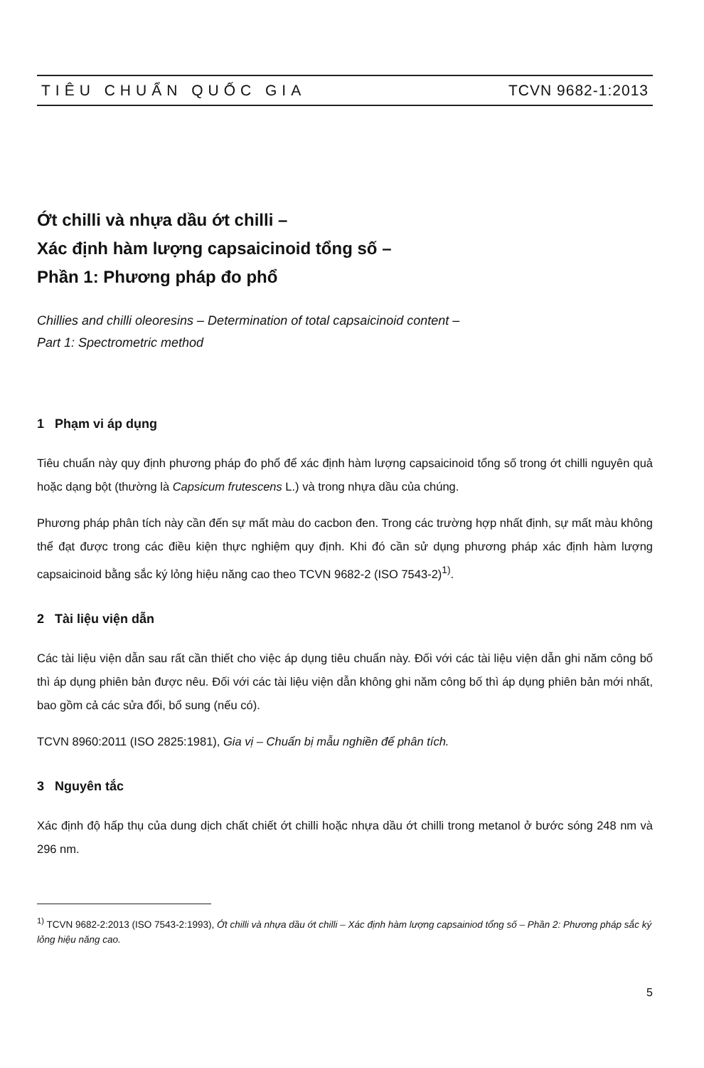TIÊU CHUẨN QUỐC GIA TCVN 9682-1:2013
Ớt chilli và nhựa dầu ớt chilli –
Xác định hàm lượng capsaicinoid tổng số –
Phần 1: Phương pháp đo phổ
Chillies and chilli oleoresins – Determination of total capsaicinoid content –
Part 1: Spectrometric method
1 Phạm vi áp dụng
Tiêu chuẩn này quy định phương pháp đo phổ để xác định hàm lượng capsaicinoid tổng số trong ớt chilli nguyên quả hoặc dạng bột (thường là Capsicum frutescens L.) và trong nhựa dầu của chúng.
Phương pháp phân tích này cần đến sự mất màu do cacbon đen. Trong các trường hợp nhất định, sự mất màu không thể đạt được trong các điều kiện thực nghiệm quy định. Khi đó cần sử dụng phương pháp xác định hàm lượng capsaicinoid bằng sắc ký lỏng hiệu năng cao theo TCVN 9682-2 (ISO 7543-2)<sup>1)</sup>.
2 Tài liệu viện dẫn
Các tài liệu viện dẫn sau rất cần thiết cho việc áp dụng tiêu chuẩn này. Đối với các tài liệu viện dẫn ghi năm công bố thì áp dụng phiên bản được nêu. Đối với các tài liệu viện dẫn không ghi năm công bố thì áp dụng phiên bản mới nhất, bao gồm cả các sửa đổi, bổ sung (nếu có).
TCVN 8960:2011 (ISO 2825:1981), Gia vị – Chuẩn bị mẫu nghiền để phân tích.
3 Nguyên tắc
Xác định độ hấp thụ của dung dịch chất chiết ớt chilli hoặc nhựa dầu ớt chilli trong metanol ở bước sóng 248 nm và 296 nm.
<sup>1)</sup> TCVN 9682-2:2013 (ISO 7543-2:1993), Ớt chilli và nhựa dầu ớt chilli – Xác định hàm lượng capsainiod tổng số – Phần 2: Phương pháp sắc ký lỏng hiệu năng cao.
5